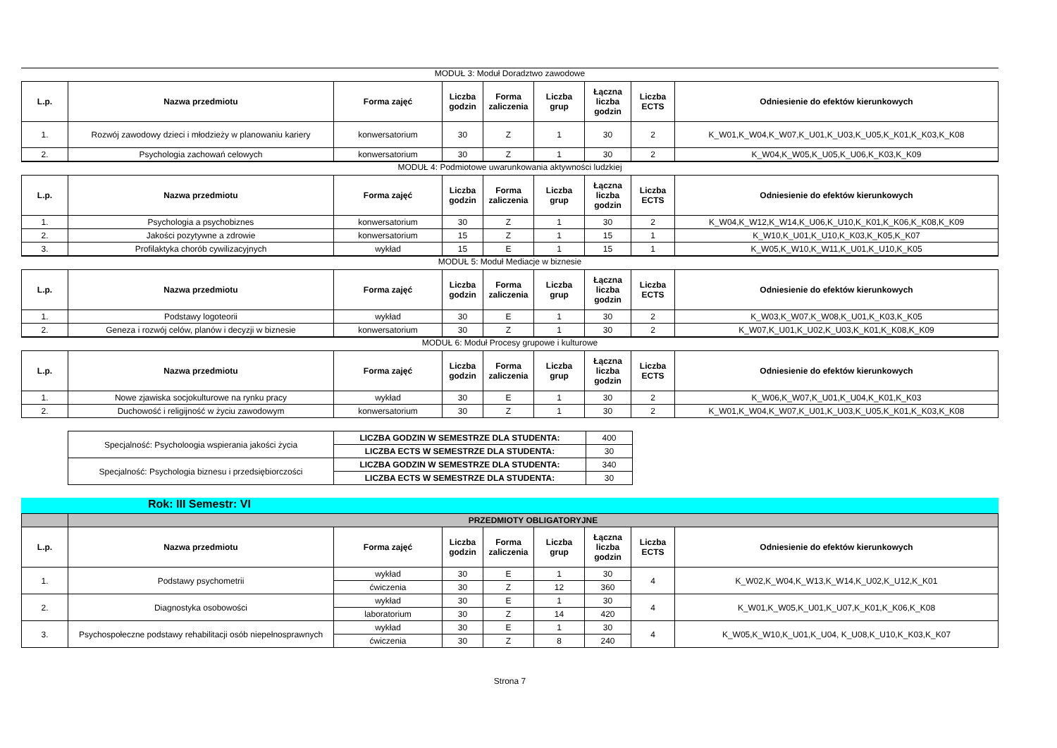MODUŁ 3: Moduł Doradztwo zawodowe
| L.p. | Nazwa przedmiotu | Forma zajęć | Liczba godzin | Forma zaliczenia | Liczba grup | Łączna liczba godzin | Liczba ECTS | Odniesienie do efektów kierunkowych |
| --- | --- | --- | --- | --- | --- | --- | --- | --- |
| 1. | Rozwój zawodowy dzieci i młodzieży w planowaniu kariery | konwersatorium | 30 | Z | 1 | 30 | 2 | K_W01,K_W04,K_W07,K_U01,K_U03,K_U05,K_K01,K_K03,K_K08 |
| 2. | Psychologia zachowań celowych | konwersatorium | 30 | Z | 1 | 30 | 2 | K_W04,K_W05,K_U05,K_U06,K_K03,K_K09 |
MODUŁ 4: Podmiotowe uwarunkowania aktywności ludzkiej
| L.p. | Nazwa przedmiotu | Forma zajęć | Liczba godzin | Forma zaliczenia | Liczba grup | Łączna liczba godzin | Liczba ECTS | Odniesienie do efektów kierunkowych |
| --- | --- | --- | --- | --- | --- | --- | --- | --- |
| 1. | Psychologia a psychobiznes | konwersatorium | 30 | Z | 1 | 30 | 2 | K_W04,K_W12,K_W14,K_U06,K_U10,K_K01,K_K06,K_K08,K_K09 |
| 2. | Jakości pozytywne a zdrowie | konwersatorium | 15 | Z | 1 | 15 | 1 | K_W10,K_U01,K_U10,K_K03,K_K05,K_K07 |
| 3. | Profilaktyka chorób cywilizacyjnych | wykład | 15 | E | 1 | 15 | 1 | K_W05,K_W10,K_W11,K_U01,K_U10,K_K05 |
MODUŁ 5: Moduł Mediacje w biznesie
| L.p. | Nazwa przedmiotu | Forma zajęć | Liczba godzin | Forma zaliczenia | Liczba grup | Łączna liczba godzin | Liczba ECTS | Odniesienie do efektów kierunkowych |
| --- | --- | --- | --- | --- | --- | --- | --- | --- |
| 1. | Podstawy logoteorii | wykład | 30 | E | 1 | 30 | 2 | K_W03,K_W07,K_W08,K_U01,K_K03,K_K05 |
| 2. | Geneza i rozwój celów, planów i decyzji w biznesie | konwersatorium | 30 | Z | 1 | 30 | 2 | K_W07,K_U01,K_U02,K_U03,K_K01,K_K08,K_K09 |
MODUŁ 6: Moduł Procesy grupowe i kulturowe
| L.p. | Nazwa przedmiotu | Forma zajęć | Liczba godzin | Forma zaliczenia | Liczba grup | Łączna liczba godzin | Liczba ECTS | Odniesienie do efektów kierunkowych |
| --- | --- | --- | --- | --- | --- | --- | --- | --- |
| 1. | Nowe zjawiska socjokulturowe na rynku pracy | wykład | 30 | E | 1 | 30 | 2 | K_W06,K_W07,K_U01,K_U04,K_K01,K_K03 |
| 2. | Duchowość i religijność w życiu zawodowym | konwersatorium | 30 | Z | 1 | 30 | 2 | K_W01,K_W04,K_W07,K_U01,K_U03,K_U05,K_K01,K_K03,K_K08 |
| Specjalność: Psycholoogia wspierania jakości życia | LICZBA GODZIN W SEMESTRZE DLA STUDENTA: | 400 |
| | LICZBA ECTS W SEMESTRZE DLA STUDENTA: | 30 |
| Specjalność: Psychologia biznesu i przedsiębiorczości | LICZBA GODZIN W SEMESTRZE DLA STUDENTA: | 340 |
| | LICZBA ECTS W SEMESTRZE DLA STUDENTA: | 30 |
Rok: III Semestr: VI
| | PRZEDMIOTY OBLIGATORYJNE | | | | | | | |
| L.p. | Nazwa przedmiotu | Forma zajęć | Liczba godzin | Forma zaliczenia | Liczba grup | Łączna liczba godzin | Liczba ECTS | Odniesienie do efektów kierunkowych |
| 1. | Podstawy psychometrii | wykład | 30 | E | 1 | 30 | 4 | K_W02,K_W04,K_W13,K_W14,K_U02,K_U12,K_K01 |
| | | ćwiczenia | 30 | Z | 12 | 360 | | |
| 2. | Diagnostyka osobowości | wykład | 30 | E | 1 | 30 | 4 | K_W01,K_W05,K_U01,K_U07,K_K01,K_K06,K_K08 |
| | | laboratorium | 30 | Z | 14 | 420 | | |
| 3. | Psychospołeczne podstawy rehabilitacji osób niepełnosprawnych | wykład | 30 | E | 1 | 30 | 4 | K_W05,K_W10,K_U01,K_U04, K_U08,K_U10,K_K03,K_K07 |
| | | ćwiczenia | 30 | Z | 8 | 240 | | |
Strona 7